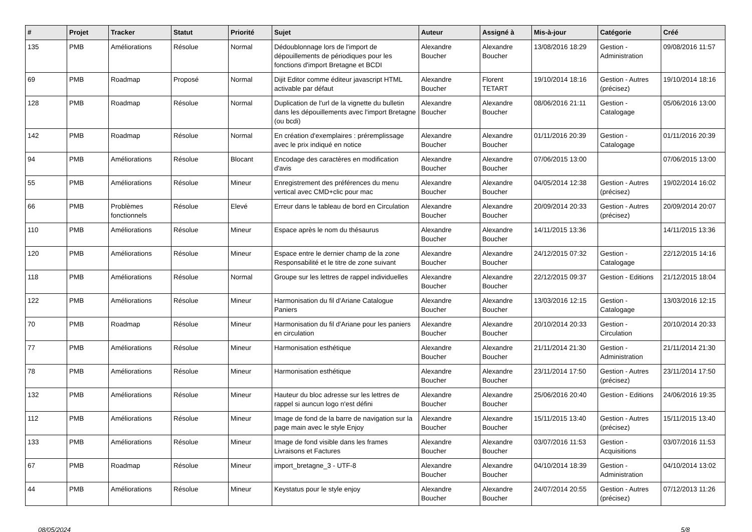| # | Projet | Tracker | Statut | Priorité | Sujet | Auteur | Assigné à | Mis-à-jour | Catégorie | Créé |
| --- | --- | --- | --- | --- | --- | --- | --- | --- | --- | --- |
| 135 | PMB | Améliorations | Résolue | Normal | Dédoublonnage lors de l'import de dépouillements de périodiques pour les fonctions d'import Bretagne et BCDI | Alexandre Boucher | Alexandre Boucher | 13/08/2016 18:29 | Gestion - Administration | 09/08/2016 11:57 |
| 69 | PMB | Roadmap | Proposé | Normal | Dijit Editor comme éditeur javascript HTML activable par défaut | Alexandre Boucher | Florent TETART | 19/10/2014 18:16 | Gestion - Autres (précisez) | 19/10/2014 18:16 |
| 128 | PMB | Roadmap | Résolue | Normal | Duplication de l'url de la vignette du bulletin dans les dépouillements avec l'import Bretagne (ou bcdi) | Alexandre Boucher | Alexandre Boucher | 08/06/2016 21:11 | Gestion - Catalogage | 05/06/2016 13:00 |
| 142 | PMB | Roadmap | Résolue | Normal | En création d'exemplaires : préremplissage avec le prix indiqué en notice | Alexandre Boucher | Alexandre Boucher | 01/11/2016 20:39 | Gestion - Catalogage | 01/11/2016 20:39 |
| 94 | PMB | Améliorations | Résolue | Blocant | Encodage des caractères en modification d'avis | Alexandre Boucher | Alexandre Boucher | 07/06/2015 13:00 | | 07/06/2015 13:00 |
| 55 | PMB | Améliorations | Résolue | Mineur | Enregistrement des préférences du menu vertical avec CMD+clic pour mac | Alexandre Boucher | Alexandre Boucher | 04/05/2014 12:38 | Gestion - Autres (précisez) | 19/02/2014 16:02 |
| 66 | PMB | Problèmes fonctionnels | Résolue | Elevé | Erreur dans le tableau de bord en Circulation | Alexandre Boucher | Alexandre Boucher | 20/09/2014 20:33 | Gestion - Autres (précisez) | 20/09/2014 20:07 |
| 110 | PMB | Améliorations | Résolue | Mineur | Espace après le nom du thésaurus | Alexandre Boucher | Alexandre Boucher | 14/11/2015 13:36 | | 14/11/2015 13:36 |
| 120 | PMB | Améliorations | Résolue | Mineur | Espace entre le dernier champ de la zone Responsabilité et le titre de zone suivant | Alexandre Boucher | Alexandre Boucher | 24/12/2015 07:32 | Gestion - Catalogage | 22/12/2015 14:16 |
| 118 | PMB | Améliorations | Résolue | Normal | Groupe sur les lettres de rappel individuelles | Alexandre Boucher | Alexandre Boucher | 22/12/2015 09:37 | Gestion - Editions | 21/12/2015 18:04 |
| 122 | PMB | Améliorations | Résolue | Mineur | Harmonisation du fil d'Ariane Catalogue Paniers | Alexandre Boucher | Alexandre Boucher | 13/03/2016 12:15 | Gestion - Catalogage | 13/03/2016 12:15 |
| 70 | PMB | Roadmap | Résolue | Mineur | Harmonisation du fil d'Ariane pour les paniers en circulation | Alexandre Boucher | Alexandre Boucher | 20/10/2014 20:33 | Gestion - Circulation | 20/10/2014 20:33 |
| 77 | PMB | Améliorations | Résolue | Mineur | Harmonisation esthétique | Alexandre Boucher | Alexandre Boucher | 21/11/2014 21:30 | Gestion - Administration | 21/11/2014 21:30 |
| 78 | PMB | Améliorations | Résolue | Mineur | Harmonisation esthétique | Alexandre Boucher | Alexandre Boucher | 23/11/2014 17:50 | Gestion - Autres (précisez) | 23/11/2014 17:50 |
| 132 | PMB | Améliorations | Résolue | Mineur | Hauteur du bloc adresse sur les lettres de rappel si auncun logo n'est défini | Alexandre Boucher | Alexandre Boucher | 25/06/2016 20:40 | Gestion - Editions | 24/06/2016 19:35 |
| 112 | PMB | Améliorations | Résolue | Mineur | Image de fond de la barre de navigation sur la page main avec le style Enjoy | Alexandre Boucher | Alexandre Boucher | 15/11/2015 13:40 | Gestion - Autres (précisez) | 15/11/2015 13:40 |
| 133 | PMB | Améliorations | Résolue | Mineur | Image de fond visible dans les frames Livraisons et Factures | Alexandre Boucher | Alexandre Boucher | 03/07/2016 11:53 | Gestion - Acquisitions | 03/07/2016 11:53 |
| 67 | PMB | Roadmap | Résolue | Mineur | import_bretagne_3 - UTF-8 | Alexandre Boucher | Alexandre Boucher | 04/10/2014 18:39 | Gestion - Administration | 04/10/2014 13:02 |
| 44 | PMB | Améliorations | Résolue | Mineur | Keystatus pour le style enjoy | Alexandre Boucher | Alexandre Boucher | 24/07/2014 20:55 | Gestion - Autres (précisez) | 07/12/2013 11:26 |
08/05/2024 5/8